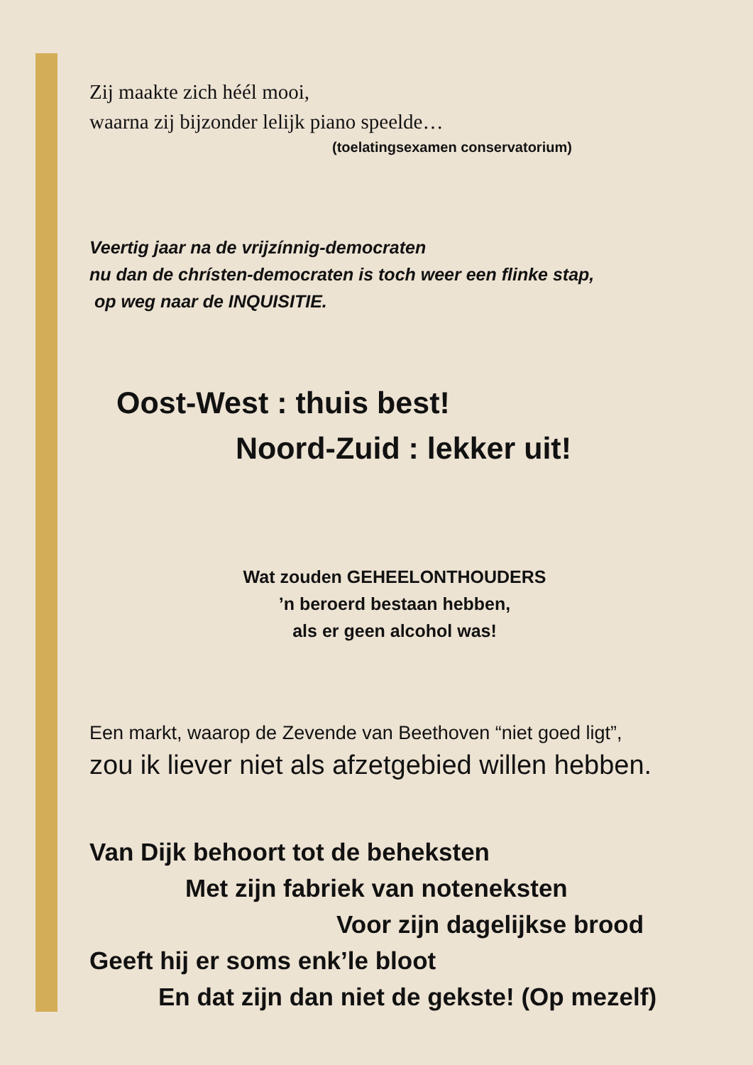Zij maakte zich héél mooi,
waarna zij bijzonder lelijk piano speelde…
(toelatingsexamen conservatorium)
Veertig jaar na de vrijzínnig-democraten
nu dan de chrísten-democraten is toch weer een flinke stap,
op weg naar de INQUISITIE.
Oost-West : thuis best!
Noord-Zuid : lekker uit!
Wat zouden GEHEELONTHOUDERS
’n beroerd bestaan hebben,
als er geen alcohol was!
Een markt, waarop de Zevende van Beethoven “niet goed ligt”,
zou ik liever niet als afzetgebied willen hebben.
Van Dijk behoort tot de beheksten
Met zijn fabriek van noteneksten
Voor zijn dagelijkse brood
Geeft hij er soms enk’le bloot
En dat zijn dan niet de gekste! (Op mezelf)